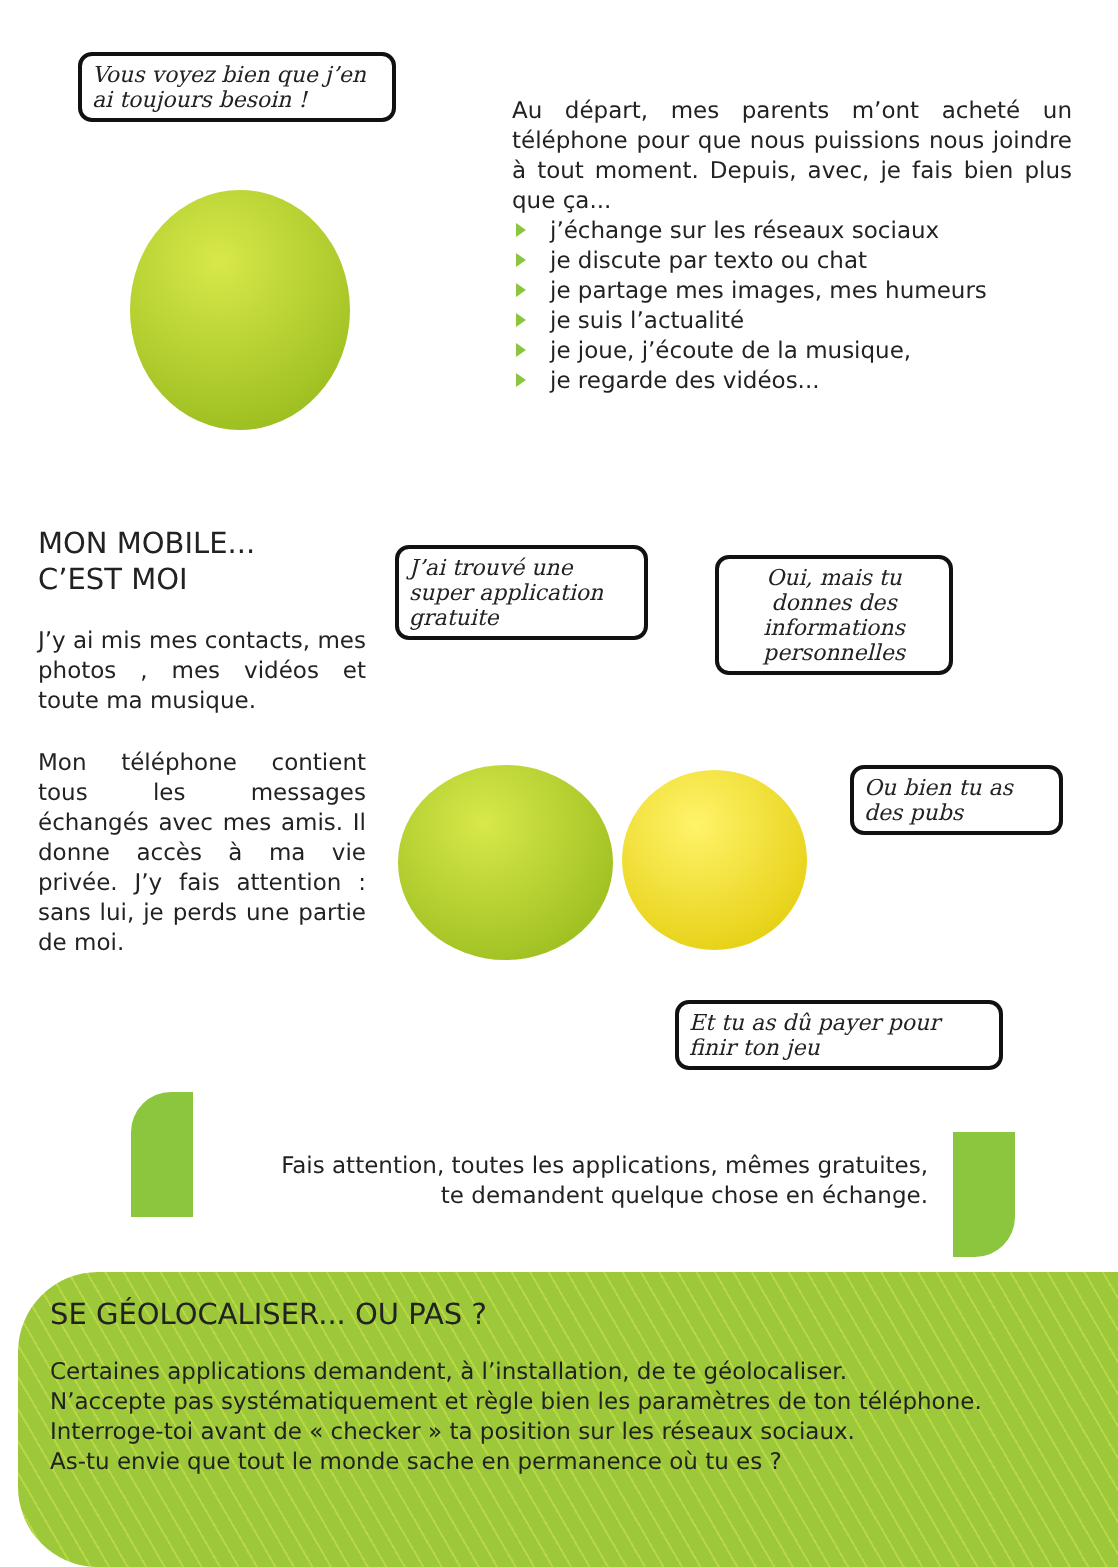Vous voyez bien que j’en ai toujours besoin !
Au départ, mes parents m’ont acheté un téléphone pour que nous puissions nous joindre à tout moment. Depuis, avec, je fais bien plus que ça...
j’échange sur les réseaux sociaux
je discute par texto ou chat
je partage mes images, mes humeurs
je suis l’actualité
je joue, j’écoute de la musique,
je regarde des vidéos...
MON MOBILE...
C’EST MOI
J’y ai mis mes contacts, mes photos , mes vidéos et toute ma musique.
Mon téléphone contient tous les messages échangés avec mes amis. Il donne accès à ma vie privée. J’y fais attention : sans lui, je perds une partie de moi.
J’ai trouvé une super application gratuite
Oui, mais tu donnes des informations personnelles
Ou bien tu as des pubs
Et tu as dû payer pour finir ton jeu
Fais attention, toutes les applications, mêmes gratuites,
te demandent quelque chose en échange.
SE GÉOLOCALISER... OU PAS ?
Certaines applications demandent, à l’installation, de te géolocaliser.
N’accepte pas systématiquement et règle bien les paramètres de ton téléphone.
Interroge-toi avant de « checker » ta position sur les réseaux sociaux.
As-tu envie que tout le monde sache en permanence où tu es ?